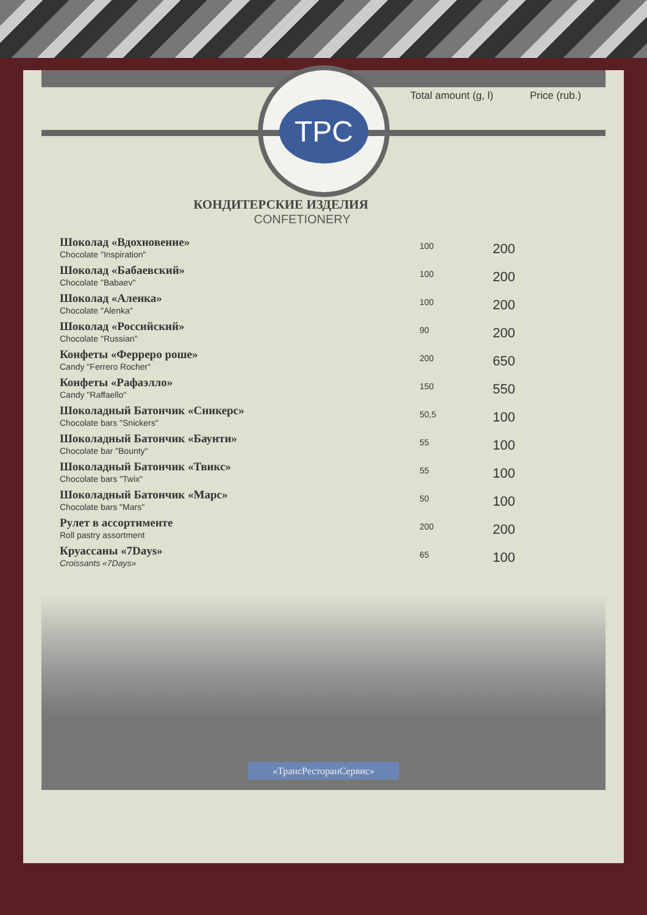Total amount (g, l) Price (rub.)
TPC
КОНДИТЕРСКИЕ ИЗДЕЛИЯ
CONFETIONERY
| Шоколад «Вдохновение» Chocolate "Inspiration" | 100 | 200 |
| Шоколад «Бабаевский» Chocolate "Babaev" | 100 | 200 |
| Шоколад «Аленка» Chocolate "Alenka" | 100 | 200 |
| Шоколад «Российский» Chocolate "Russian" | 90 | 200 |
| Конфеты «Ферреро роше» Candy "Ferrero Rocher" | 200 | 650 |
| Конфеты «Рафаэлло» Candy "Raffaello" | 150 | 550 |
| Шоколадный Батончик «Сникерс» Chocolate bars "Snickers" | 50,5 | 100 |
| Шоколадный Батончик «Баунти» Chocolate bar "Bounty" | 55 | 100 |
| Шоколадный Батончик «Твикс» Chocolate bars "Twix" | 55 | 100 |
| Шоколадный Батончик «Марс» Chocolate bars "Mars" | 50 | 100 |
| Рулет в ассортименте Roll pastry assortment | 200 | 200 |
| Круассаны «7Days» Croissants «7Days» | 65 | 100 |
«ТрансРесторанСервис»